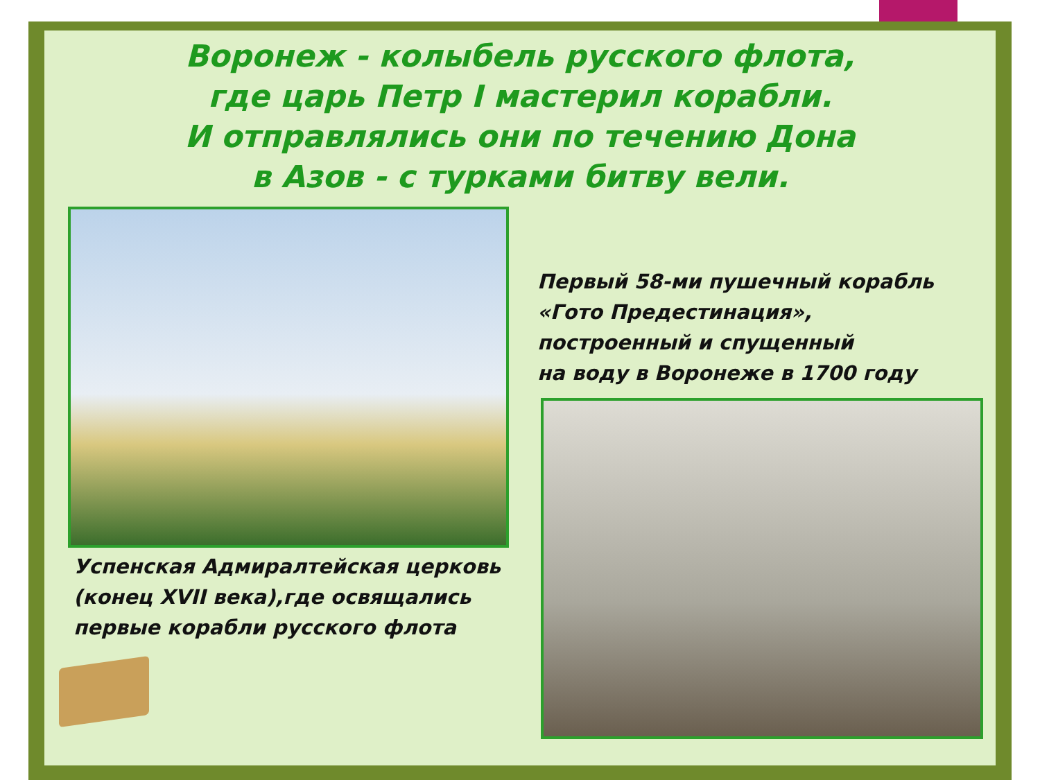Воронеж - колыбель русского флота,
где царь Петр I мастерил корабли.
И отправлялись они по течению Дона
в Азов - с турками битву вели.
Первый 58-ми пушечный корабль
«Гото Предестинация»,
построенный и спущенный
на воду в Воронеже в 1700 году
Успенская Адмиралтейская церковь
(конец XVII века),где освящались
первые корабли русского флота